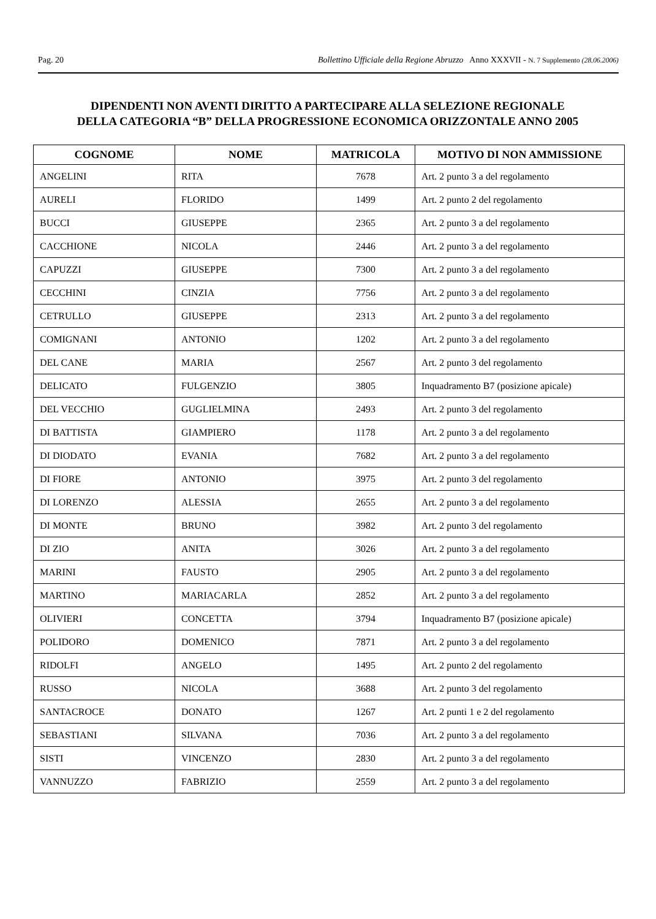Pag. 20 Bollettino Ufficiale della Regione Abruzzo Anno XXXVII - N. 7 Supplemento (28.06.2006)
DIPENDENTI NON AVENTI DIRITTO A PARTECIPARE ALLA SELEZIONE REGIONALE
DELLA CATEGORIA “B” DELLA PROGRESSIONE ECONOMICA ORIZZONTALE ANNO 2005
| COGNOME | NOME | MATRICOLA | MOTIVO DI NON AMMISSIONE |
| --- | --- | --- | --- |
| ANGELINI | RITA | 7678 | Art. 2 punto 3 a del regolamento |
| AURELI | FLORIDO | 1499 | Art. 2 punto 2 del regolamento |
| BUCCI | GIUSEPPE | 2365 | Art. 2 punto 3 a del regolamento |
| CACCHIONE | NICOLA | 2446 | Art. 2 punto 3 a del regolamento |
| CAPUZZI | GIUSEPPE | 7300 | Art. 2 punto 3 a del regolamento |
| CECCHINI | CINZIA | 7756 | Art. 2 punto 3 a del regolamento |
| CETRULLO | GIUSEPPE | 2313 | Art. 2 punto 3 a del regolamento |
| COMIGNANI | ANTONIO | 1202 | Art. 2 punto 3 a del regolamento |
| DEL CANE | MARIA | 2567 | Art. 2 punto 3 del regolamento |
| DELICATO | FULGENZIO | 3805 | Inquadramento B7 (posizione apicale) |
| DEL VECCHIO | GUGLIELMINA | 2493 | Art. 2 punto 3 del regolamento |
| DI BATTISTA | GIAMPIERO | 1178 | Art. 2 punto 3 a del regolamento |
| DI DIODATO | EVANIA | 7682 | Art. 2 punto 3 a del regolamento |
| DI FIORE | ANTONIO | 3975 | Art. 2 punto 3 del regolamento |
| DI LORENZO | ALESSIA | 2655 | Art. 2 punto 3 a del regolamento |
| DI MONTE | BRUNO | 3982 | Art. 2 punto 3 del regolamento |
| DI ZIO | ANITA | 3026 | Art. 2 punto 3 a del regolamento |
| MARINI | FAUSTO | 2905 | Art. 2 punto 3 a del regolamento |
| MARTINO | MARIACARLA | 2852 | Art. 2 punto 3 a del regolamento |
| OLIVIERI | CONCETTA | 3794 | Inquadramento B7 (posizione apicale) |
| POLIDORO | DOMENICO | 7871 | Art. 2 punto 3 a del regolamento |
| RIDOLFI | ANGELO | 1495 | Art. 2 punto 2 del regolamento |
| RUSSO | NICOLA | 3688 | Art. 2 punto 3 del regolamento |
| SANTACROCE | DONATO | 1267 | Art. 2 punti 1 e 2 del regolamento |
| SEBASTIANI | SILVANA | 7036 | Art. 2 punto 3 a del regolamento |
| SISTI | VINCENZO | 2830 | Art. 2 punto 3 a del regolamento |
| VANNUZZO | FABRIZIO | 2559 | Art. 2 punto 3 a del regolamento |